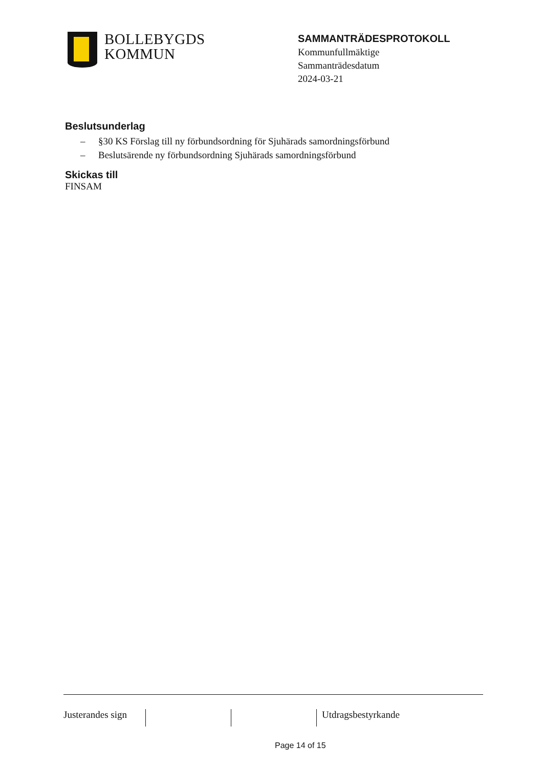BOLLEBYGDS
KOMMUN
SAMMANTRÄDESPROTOKOLL
Kommunfullmäktige
Sammanträdesdatum
2024-03-21
Beslutsunderlag
– §30 KS Förslag till ny förbundsordning för Sjuhärads samordningsförbund
– Beslutsärende ny förbundsordning Sjuhärads samordningsförbund
Skickas till
FINSAM
Justerandes sign
Utdragsbestyrkande
Page 14 of 15